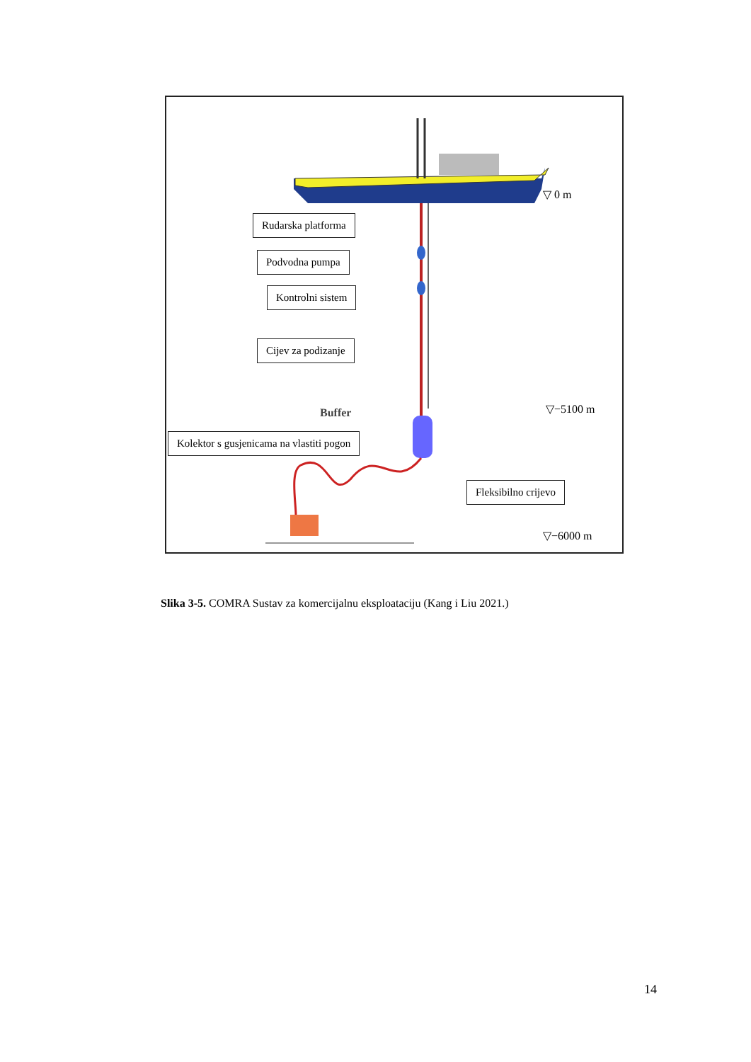Rudarska platforma
Podvodna pumpa
Kontrolni sistem
Cijev za podizanje
Buffer
Kolektor s gusjenicama na vlastiti pogon
Fleksibilno crijevo
▽ 0 m
▽−5100 m
▽−6000 m
Slika 3-5. COMRA Sustav za komercijalnu eksploataciju (Kang i Liu 2021.)
14